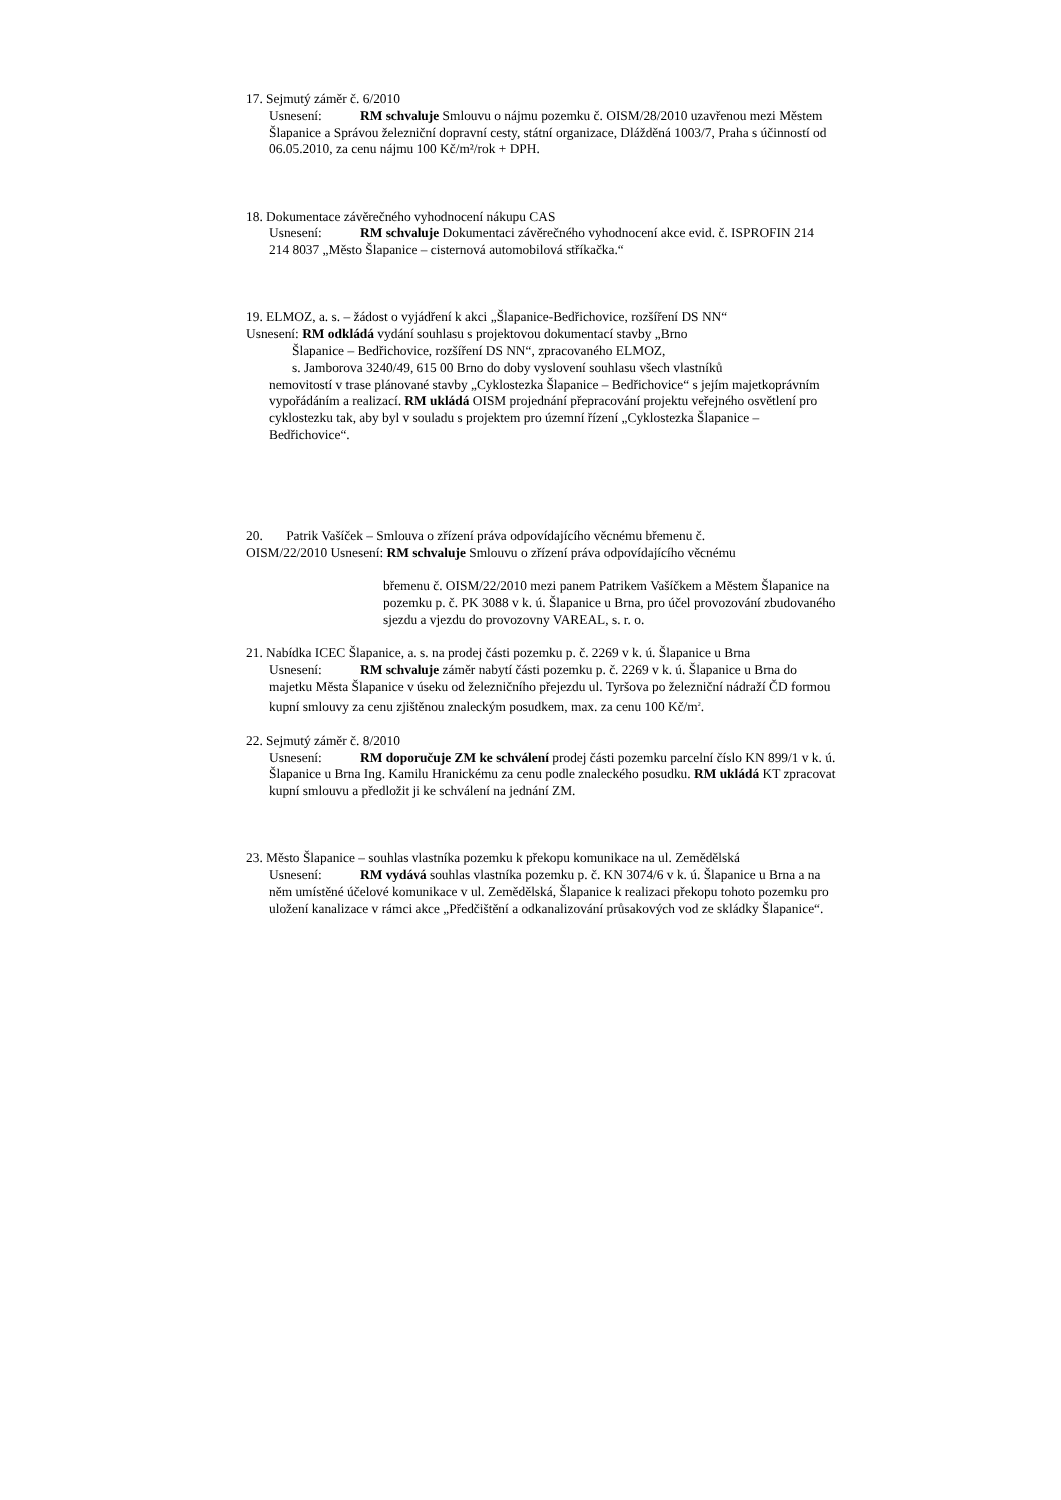17. Sejmutý záměr č. 6/2010
Usnesení: RM schvaluje Smlouvu o nájmu pozemku č. OISM/28/2010 uzavřenou mezi Městem Šlapanice a Správou železniční dopravní cesty, státní organizace, Dlážděná 1003/7, Praha s účinností od 06.05.2010, za cenu nájmu 100 Kč/m²/rok + DPH.
18. Dokumentace závěrečného vyhodnocení nákupu CAS
Usnesení: RM schvaluje Dokumentaci závěrečného vyhodnocení akce evid. č. ISPROFIN 214 214 8037 „Město Šlapanice – cisternová automobilová stříkačka.“
19. ELMOZ, a. s. – žádost o vyjádření k akci „Šlapanice-Bedřichovice, rozšíření DS NN“
Usnesení: RM odkládá vydání souhlasu s projektovou dokumentací stavby „Brno
Šlapanice – Bedřichovice, rozšíření DS NN“, zpracovaného ELMOZ,
s. Jamborova 3240/49, 615 00 Brno do doby vyslovení souhlasu všech vlastníků
nemovitostí v trase plánované stavby „Cyklostezka Šlapanice – Bedřichovice“ s jejím majetkoprávním vypořádáním a realizací. RM ukládá OISM projednání přepracování projektu veřejného osvětlení pro cyklostezku tak, aby byl v souladu s projektem pro územní řízení „Cyklostezka Šlapanice – Bedřichovice“.
20. Patrik Vašíček – Smlouva o zřízení práva odpovídajícího věcnému břemenu č.
OISM/22/2010 Usnesení: RM schvaluje Smlouvu o zřízení práva odpovídajícího věcnému
břemenu č. OISM/22/2010 mezi panem Patrikem Vašíčkem a Městem Šlapanice na pozemku p. č. PK 3088 v k. ú. Šlapanice u Brna, pro účel provozování zbudovaného sjezdu a vjezdu do provozovny VAREAL, s. r. o.
21. Nabídka ICEC Šlapanice, a. s. na prodej části pozemku p. č. 2269 v k. ú. Šlapanice u Brna
Usnesení: RM schvaluje záměr nabytí části pozemku p. č. 2269 v k. ú. Šlapanice u Brna do majetku Města Šlapanice v úseku od železničního přejezdu ul. Tyršova po železniční nádraží ČD formou kupní smlouvy za cenu zjištěnou znaleckým posudkem, max. za cenu 100 Kč/m<sup>2</sup>.
22. Sejmutý záměr č. 8/2010
Usnesení: RM doporučuje ZM ke schválení prodej části pozemku parcelní číslo KN 899/1 v k. ú. Šlapanice u Brna Ing. Kamilu Hranickému za cenu podle znaleckého posudku. RM ukládá KT zpracovat kupní smlouvu a předložit ji ke schválení na jednání ZM.
23. Město Šlapanice – souhlas vlastníka pozemku k překopu komunikace na ul. Zemědělská
Usnesení: RM vydává souhlas vlastníka pozemku p. č. KN 3074/6 v k. ú. Šlapanice u Brna a na něm umístěné účelové komunikace v ul. Zemědělská, Šlapanice k realizaci překopu tohoto pozemku pro uložení kanalizace v rámci akce „Předčištění a odkanalizování průsakových vod ze skládky Šlapanice“.